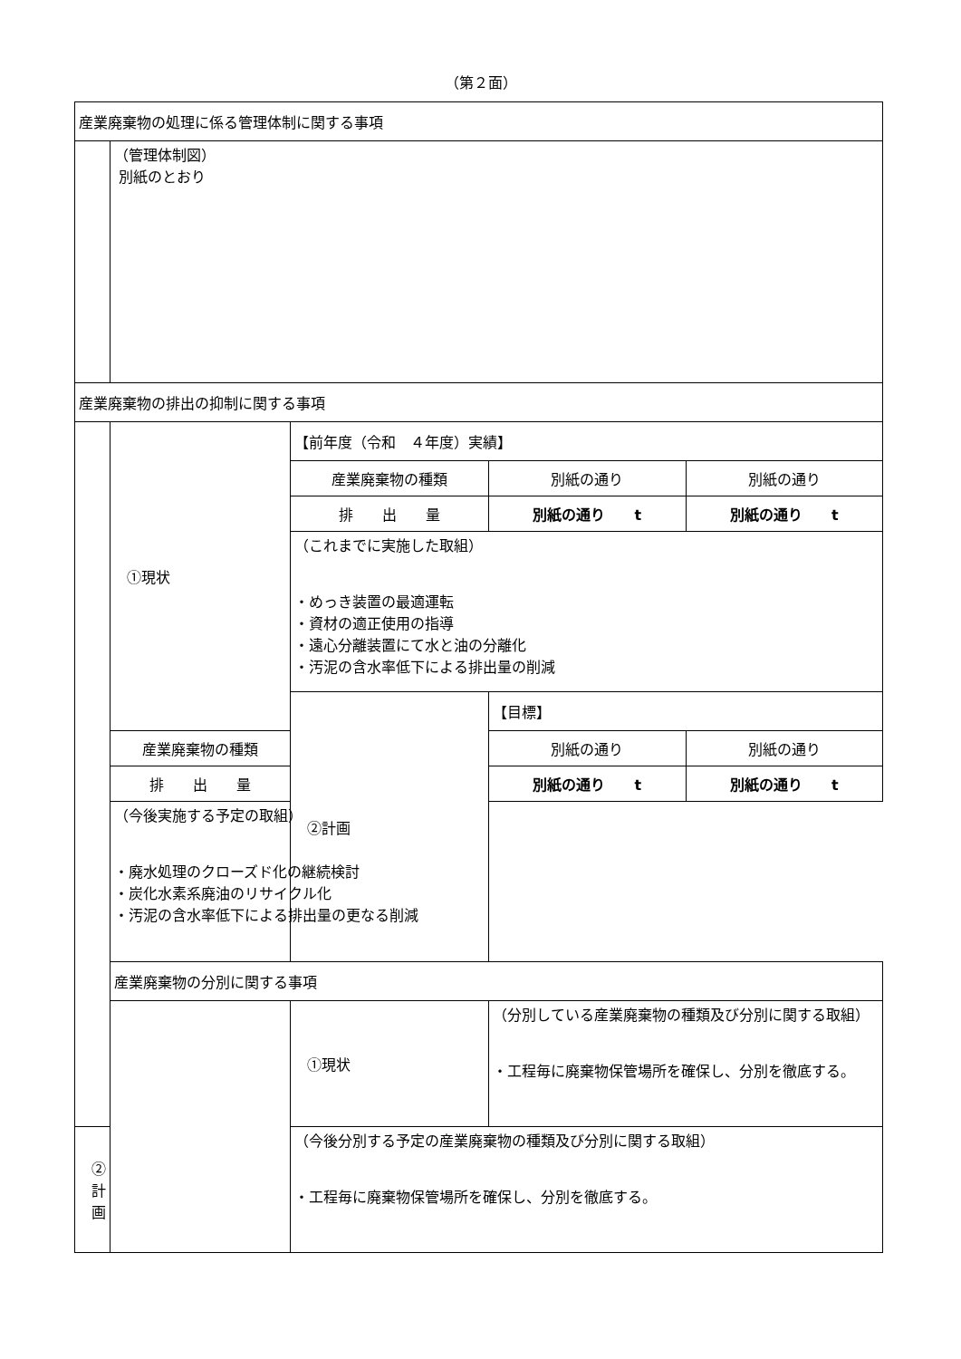（第２面）
| 産業廃棄物の処理に係る管理体制に関する事項 | | | |
| | （管理体制図） 別紙のとおり | | |
| 産業廃棄物の排出の抑制に関する事項 | | | |
| | ①現状 | 【前年度（令和 ４年度）実績】 | |
| | | 産業廃棄物の種類 | / 別紙の通り / 別紙の通り / |
| | | 排 出 量 | / 別紙の通り t / 別紙の通り t / |
| | | （これまでに実施した取組） ・めっき装置の最適運転 ・資材の適正使用の指導 ・遠心分離装置にて水と油の分離化 ・汚泥の含水率低下による排出量の削減 | |
| | | ②計画 | 【目標】 |
| | 産業廃棄物の種類 | | / 別紙の通り / 別紙の通り / |
| | 排 出 量 | | / 別紙の通り t / 別紙の通り t / |
| | （今後実施する予定の取組） ・廃水処理のクローズド化の継続検討 ・炭化水素系廃油のリサイクル化 ・汚泥の含水率低下による排出量の更なる削減 | | |
| | 産業廃棄物の分別に関する事項 | | |
| | | ①現状 | （分別している産業廃棄物の種類及び分別に関する取組） ・工程毎に廃棄物保管場所を確保し、分別を徹底する。 |
| ②計画 | | （今後分別する予定の産業廃棄物の種類及び分別に関する取組） ・工程毎に廃棄物保管場所を確保し、分別を徹底する。 | |